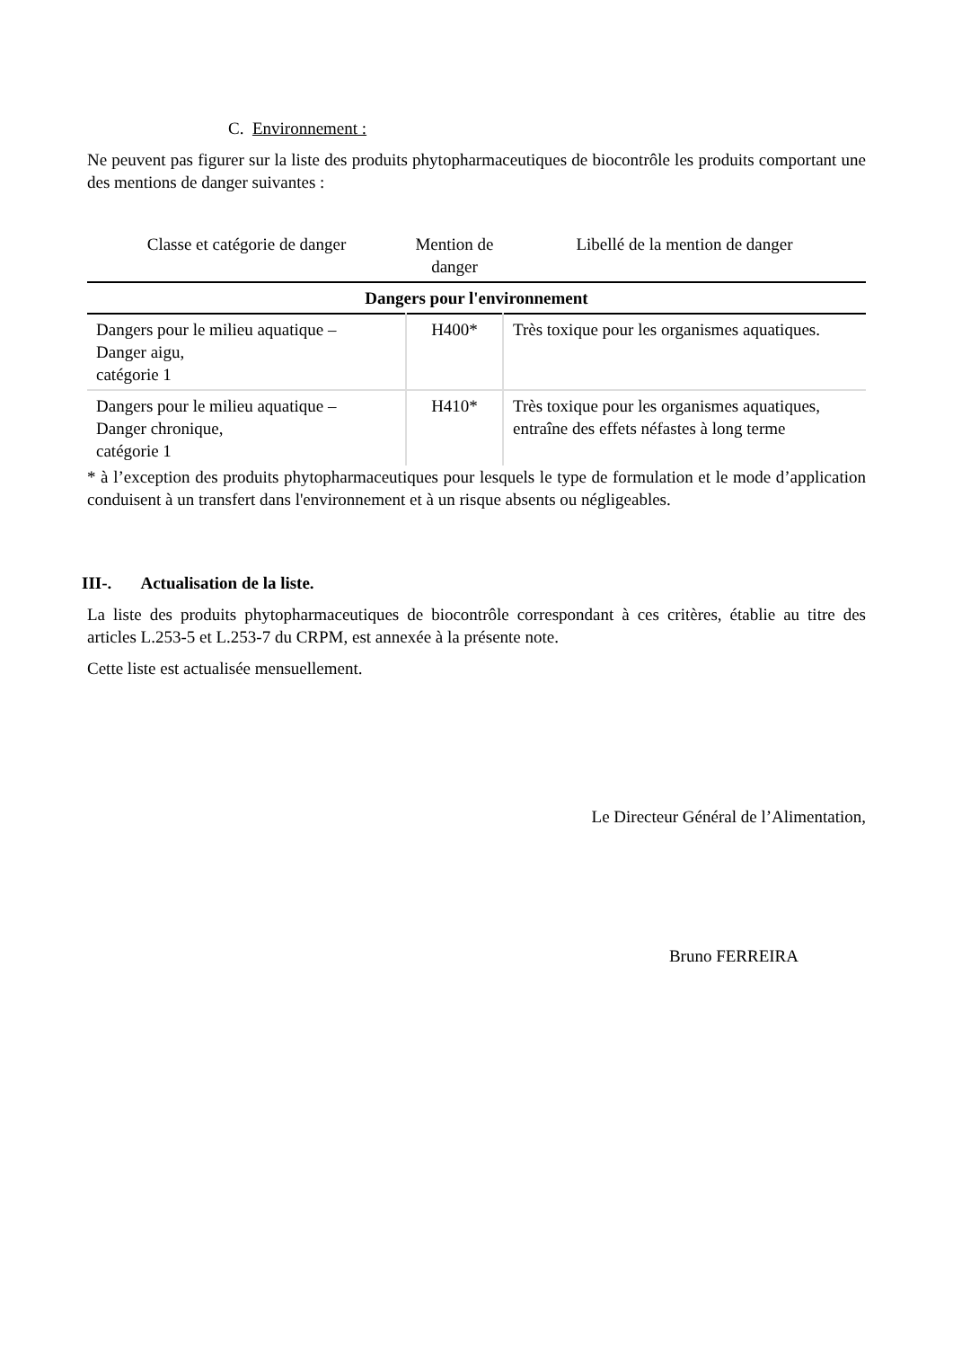C. Environnement :
Ne peuvent pas figurer sur la liste des produits phytopharmaceutiques de biocontrôle les produits comportant une des mentions de danger suivantes :
| Classe et catégorie de danger | Mention de danger | Libellé de la mention de danger |
| --- | --- | --- |
| Dangers pour l'environnement | | |
| Dangers pour le milieu aquatique – Danger aigu, catégorie 1 | H400* | Très toxique pour les organismes aquatiques. |
| Dangers pour le milieu aquatique – Danger chronique, catégorie 1 | H410* | Très toxique pour les organismes aquatiques, entraîne des effets néfastes à long terme |
* à l’exception des produits phytopharmaceutiques pour lesquels le type de formulation et le mode d’application conduisent à un transfert dans l'environnement et à un risque absents ou négligeables.
III-. Actualisation de la liste.
La liste des produits phytopharmaceutiques de biocontrôle correspondant à ces critères, établie au titre des articles L.253-5 et L.253-7 du CRPM, est annexée à la présente note.
Cette liste est actualisée mensuellement.
Le Directeur Général de l’Alimentation,
Bruno FERREIRA